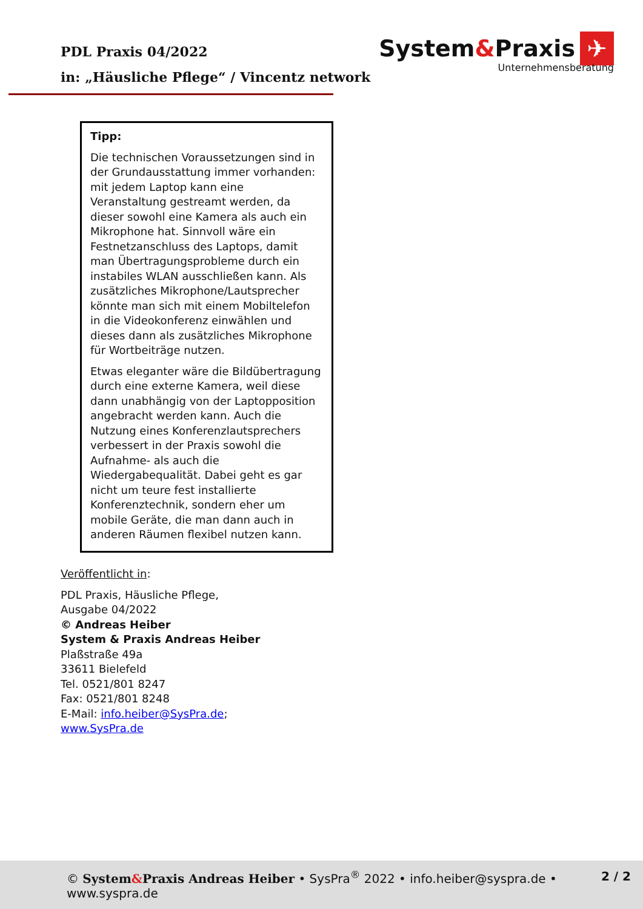PDL Praxis 04/2022
in: „Häusliche Pflege“ / Vincentz network
System&Praxis ✈
Unternehmensberatung
Tipp:
Die technischen Voraussetzungen sind in der Grundausstattung immer vorhanden: mit jedem Laptop kann eine Veranstaltung gestreamt werden, da dieser sowohl eine Kamera als auch ein Mikrophone hat. Sinnvoll wäre ein Festnetzanschluss des Laptops, damit man Übertragungsprobleme durch ein instabiles WLAN ausschließen kann. Als zusätzliches Mikrophone/Lautsprecher könnte man sich mit einem Mobiltelefon in die Videokonferenz einwählen und dieses dann als zusätzliches Mikrophone für Wortbeiträge nutzen.
Etwas eleganter wäre die Bildübertragung durch eine externe Kamera, weil diese dann unabhängig von der Laptopposition angebracht werden kann. Auch die Nutzung eines Konferenzlautsprechers verbessert in der Praxis sowohl die Aufnahme- als auch die Wiedergabequalität. Dabei geht es gar nicht um teure fest installierte Konferenztechnik, sondern eher um mobile Geräte, die man dann auch in anderen Räumen flexibel nutzen kann.
Veröffentlicht in:
PDL Praxis, Häusliche Pflege,
Ausgabe 04/2022
© Andreas Heiber
System & Praxis Andreas Heiber
Plaßstraße 49a
33611 Bielefeld
Tel. 0521/801 8247
Fax: 0521/801 8248
E-Mail: info.heiber@SysPra.de;
www.SysPra.de
© System&Praxis Andreas Heiber • SysPra<sup>®</sup> 2022 • info.heiber@syspra.de • www.syspra.de
2 / 2